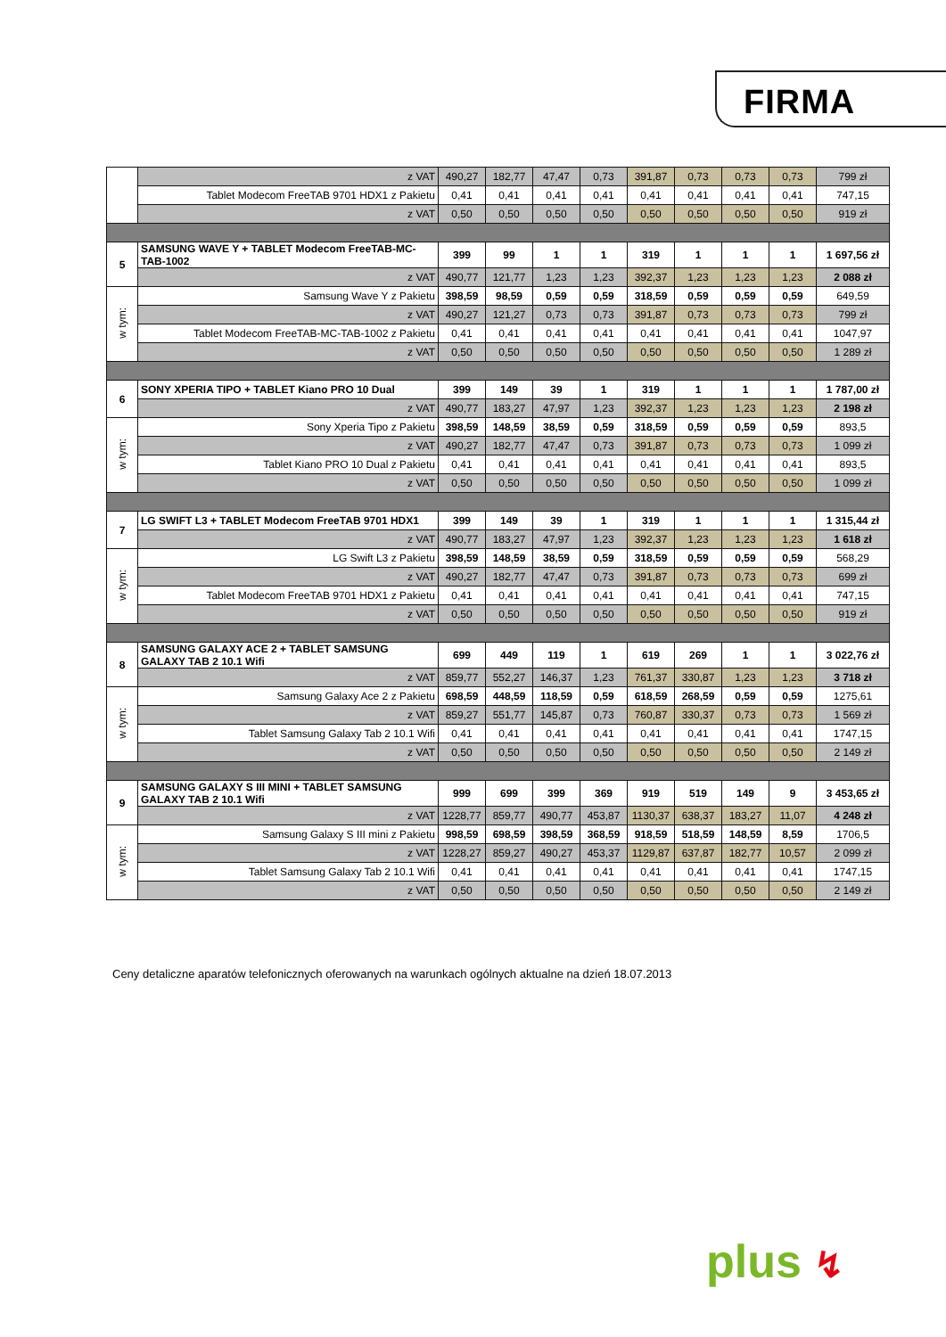FIRMA
| | z VAT | 490,27 | 182,77 | 47,47 | 0,73 | 391,87 | 0,73 | 0,73 | 0,73 | 799 zł |
| | Tablet Modecom FreeTAB 9701 HDX1 z Pakietu | 0,41 | 0,41 | 0,41 | 0,41 | 0,41 | 0,41 | 0,41 | 0,41 | 747,15 |
| | z VAT | 0,50 | 0,50 | 0,50 | 0,50 | 0,50 | 0,50 | 0,50 | 0,50 | 919 zł |
| 5 | SAMSUNG WAVE Y + TABLET Modecom FreeTAB-MC-TAB-1002 | 399 | 99 | 1 | 1 | 319 | 1 | 1 | 1 | 1 697,56 zł |
| | z VAT | 490,77 | 121,77 | 1,23 | 1,23 | 392,37 | 1,23 | 1,23 | 1,23 | 2 088 zł |
| w tym: | Samsung Wave Y z Pakietu | 398,59 | 98,59 | 0,59 | 0,59 | 318,59 | 0,59 | 0,59 | 0,59 | 649,59 |
| | z VAT | 490,27 | 121,27 | 0,73 | 0,73 | 391,87 | 0,73 | 0,73 | 0,73 | 799 zł |
| | Tablet Modecom FreeTAB-MC-TAB-1002 z Pakietu | 0,41 | 0,41 | 0,41 | 0,41 | 0,41 | 0,41 | 0,41 | 0,41 | 1047,97 |
| | z VAT | 0,50 | 0,50 | 0,50 | 0,50 | 0,50 | 0,50 | 0,50 | 0,50 | 1 289 zł |
| 6 | SONY XPERIA TIPO + TABLET Kiano PRO 10 Dual | 399 | 149 | 39 | 1 | 319 | 1 | 1 | 1 | 1 787,00 zł |
| | z VAT | 490,77 | 183,27 | 47,97 | 1,23 | 392,37 | 1,23 | 1,23 | 1,23 | 2 198 zł |
| w tym: | Sony Xperia Tipo z Pakietu | 398,59 | 148,59 | 38,59 | 0,59 | 318,59 | 0,59 | 0,59 | 0,59 | 893,5 |
| | z VAT | 490,27 | 182,77 | 47,47 | 0,73 | 391,87 | 0,73 | 0,73 | 0,73 | 1 099 zł |
| | Tablet Kiano PRO 10 Dual z Pakietu | 0,41 | 0,41 | 0,41 | 0,41 | 0,41 | 0,41 | 0,41 | 0,41 | 893,5 |
| | z VAT | 0,50 | 0,50 | 0,50 | 0,50 | 0,50 | 0,50 | 0,50 | 0,50 | 1 099 zł |
| 7 | LG SWIFT L3 + TABLET Modecom FreeTAB 9701 HDX1 | 399 | 149 | 39 | 1 | 319 | 1 | 1 | 1 | 1 315,44 zł |
| | z VAT | 490,77 | 183,27 | 47,97 | 1,23 | 392,37 | 1,23 | 1,23 | 1,23 | 1 618 zł |
| w tym: | LG Swift L3 z Pakietu | 398,59 | 148,59 | 38,59 | 0,59 | 318,59 | 0,59 | 0,59 | 0,59 | 568,29 |
| | z VAT | 490,27 | 182,77 | 47,47 | 0,73 | 391,87 | 0,73 | 0,73 | 0,73 | 699 zł |
| | Tablet Modecom FreeTAB 9701 HDX1 z Pakietu | 0,41 | 0,41 | 0,41 | 0,41 | 0,41 | 0,41 | 0,41 | 0,41 | 747,15 |
| | z VAT | 0,50 | 0,50 | 0,50 | 0,50 | 0,50 | 0,50 | 0,50 | 0,50 | 919 zł |
| 8 | SAMSUNG GALAXY ACE 2 + TABLET SAMSUNG GALAXY TAB 2 10.1 Wifi | 699 | 449 | 119 | 1 | 619 | 269 | 1 | 1 | 3 022,76 zł |
| | z VAT | 859,77 | 552,27 | 146,37 | 1,23 | 761,37 | 330,87 | 1,23 | 1,23 | 3 718 zł |
| w tym: | Samsung Galaxy Ace 2 z Pakietu | 698,59 | 448,59 | 118,59 | 0,59 | 618,59 | 268,59 | 0,59 | 0,59 | 1275,61 |
| | z VAT | 859,27 | 551,77 | 145,87 | 0,73 | 760,87 | 330,37 | 0,73 | 0,73 | 1 569 zł |
| | Tablet Samsung Galaxy Tab 2 10.1 Wifi | 0,41 | 0,41 | 0,41 | 0,41 | 0,41 | 0,41 | 0,41 | 0,41 | 1747,15 |
| | z VAT | 0,50 | 0,50 | 0,50 | 0,50 | 0,50 | 0,50 | 0,50 | 0,50 | 2 149 zł |
| 9 | SAMSUNG GALAXY S III MINI + TABLET SAMSUNG GALAXY TAB 2 10.1 Wifi | 999 | 699 | 399 | 369 | 919 | 519 | 149 | 9 | 3 453,65 zł |
| | z VAT | 1228,77 | 859,77 | 490,77 | 453,87 | 1130,37 | 638,37 | 183,27 | 11,07 | 4 248 zł |
| w tym: | Samsung Galaxy S III mini z Pakietu | 998,59 | 698,59 | 398,59 | 368,59 | 918,59 | 518,59 | 148,59 | 8,59 | 1706,5 |
| | z VAT | 1228,27 | 859,27 | 490,27 | 453,37 | 1129,87 | 637,87 | 182,77 | 10,57 | 2 099 zł |
| | Tablet Samsung Galaxy Tab 2 10.1 Wifi | 0,41 | 0,41 | 0,41 | 0,41 | 0,41 | 0,41 | 0,41 | 0,41 | 1747,15 |
| | z VAT | 0,50 | 0,50 | 0,50 | 0,50 | 0,50 | 0,50 | 0,50 | 0,50 | 2 149 zł |
Ceny detaliczne aparatów telefonicznych oferowanych na warunkach ogólnych aktualne na dzień 18.07.2013
plus ↯